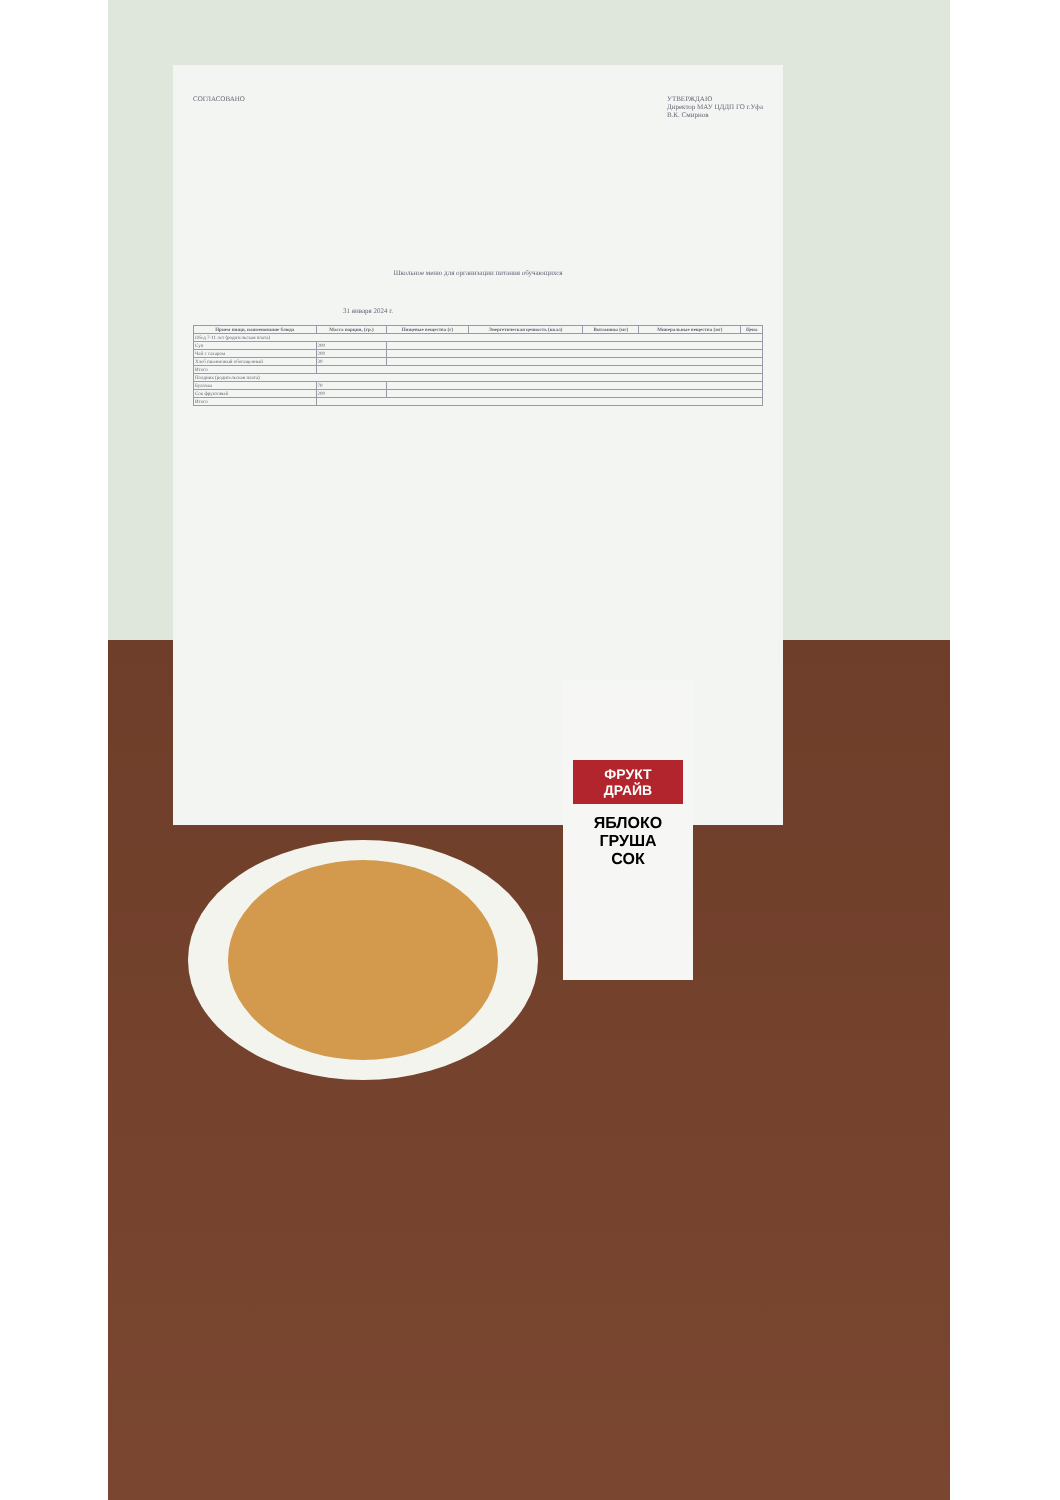СОГЛАСОВАНО УТВЕРЖДАЮ
Директор МАУ ЦДДП ГО г.Уфа
В.К. Смирнов
Школьное меню для организации питания обучающихся
31 января 2024 г.
| Прием пищи, наименование блюда | Масса порции, (гр.) | Пищевые вещества (г) | Энергетическая ценность (ккал) | Витамины (мг) | Минеральные вещества (мг) | Цена |
| --- | --- | --- | --- | --- | --- | --- |
| Обед 7-11 лет (родительская плата) | | | | | | |
| Суп | 200 | | | | | |
| Чай с сахаром | 200 | | | | | |
| Хлеб пшеничный обогащенный | 30 | | | | | |
| Итого | | | | | | |
| Полдник (родительская плата) | | | | | | |
| Булочка | 70 | | | | | |
| Сок фруктовый | 200 | | | | | |
| Итого | | | | | | |
ФРУКТ ДРАЙВ
ЯБЛОКО
ГРУША
СОК